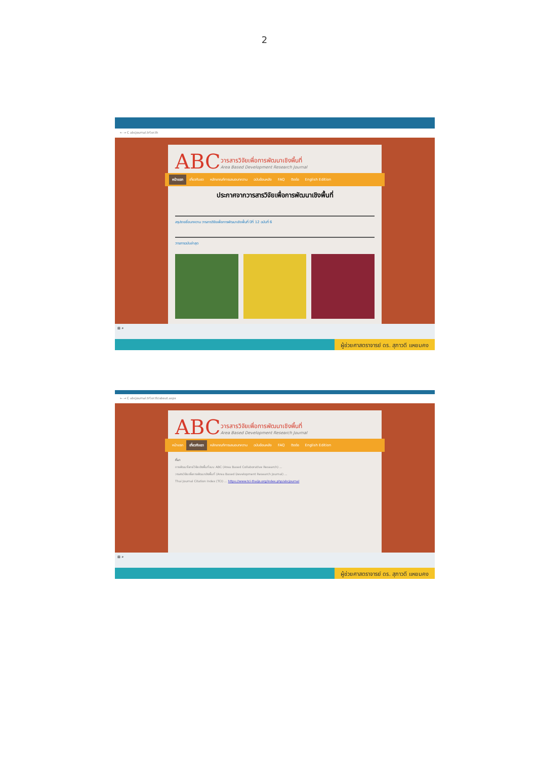2
← → C abcjournal.trf.or.th
ABC
วารสารวิจัยเพื่อการพัฒนาเชิงพื้นที่ Area Based Development Research Journal
หน้าแรก เกี่ยวกับเรา หลักเกณฑ์การเสนอบทความ ฉบับย้อนหลัง FAQ ติดต่อ English Edition
ประกาศจากวารสารวิจัยเพื่อการพัฒนาเชิงพื้นที่
สรุปรายชื่อบทความ วารสารวิจัยเพื่อการพัฒนาเชิงพื้นที่ ปีที่ 12 ฉบับที่ 6
วารสารฉบับล่าสุด
⊞ ⌕
ผู้ช่วยศาสตราจารย์ ดร. สุภาวดี แหยมคง
← → C abcjournal.trf.or.th/about.aspx
ABC
วารสารวิจัยเพื่อการพัฒนาเชิงพื้นที่ Area Based Development Research Journal
หน้าแรก เกี่ยวกับเรา หลักเกณฑ์การเสนอบทความ ฉบับย้อนหลัง FAQ ติดต่อ English Edition
ที่มา
การพัฒนาโจทย์วิจัยเชิงพื้นที่แบบ ABC (Area Based Collaborative Research) ...
วารสารวิจัยเพื่อการพัฒนาเชิงพื้นที่ (Area Based Development Research Journal) ...
Thai Journal Citation Index (TCI) ... https://www.tci-thaijo.org/index.php/abcjournal
⊞ ⌕
ผู้ช่วยศาสตราจารย์ ดร. สุภาวดี แหยมคง